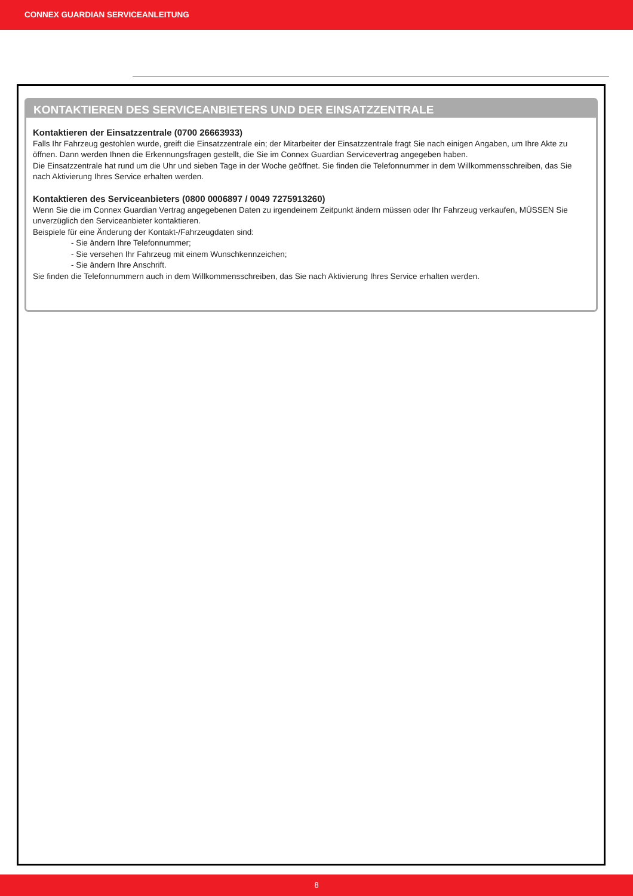CONNEX GUARDIAN SERVICEANLEITUNG
KONTAKTIEREN DES SERVICEANBIETERS UND DER EINSATZZENTRALE
Kontaktieren der Einsatzzentrale (0700 26663933)
Falls Ihr Fahrzeug gestohlen wurde, greift die Einsatzzentrale ein; der Mitarbeiter der Einsatzzentrale fragt Sie nach einigen Angaben, um Ihre Akte zu öffnen. Dann werden Ihnen die Erkennungsfragen gestellt, die Sie im Connex Guardian Servicevertrag angegeben haben.
Die Einsatzzentrale hat rund um die Uhr und sieben Tage in der Woche geöffnet. Sie finden die Telefonnummer in dem Willkommensschreiben, das Sie nach Aktivierung Ihres Service erhalten werden.
Kontaktieren des Serviceanbieters (0800 0006897 / 0049 7275913260)
Wenn Sie die im Connex Guardian Vertrag angegebenen Daten zu irgendeinem Zeitpunkt ändern müssen oder Ihr Fahrzeug verkaufen, MÜSSEN Sie unverzüglich den Serviceanbieter kontaktieren.
Beispiele für eine Änderung der Kontakt-/Fahrzeugdaten sind:
- Sie ändern Ihre Telefonnummer;
- Sie versehen Ihr Fahrzeug mit einem Wunschkennzeichen;
- Sie ändern Ihre Anschrift.
Sie finden die Telefonnummern auch in dem Willkommensschreiben, das Sie nach Aktivierung Ihres Service erhalten werden.
8